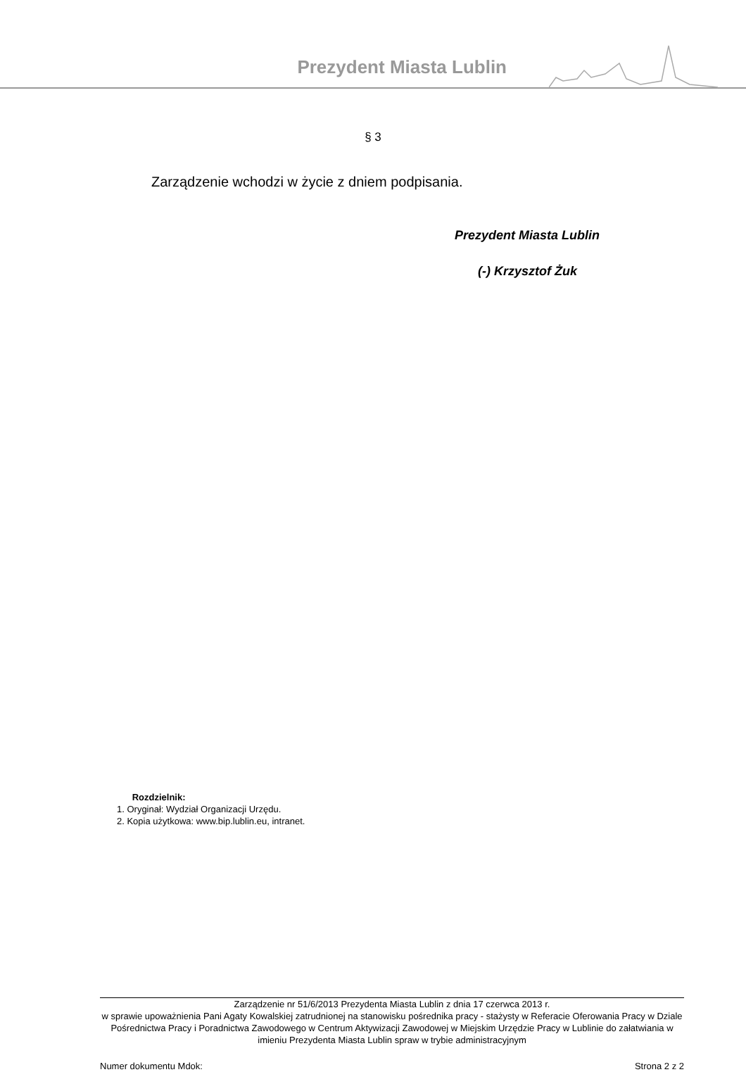Prezydent Miasta Lublin
§ 3
Zarządzenie wchodzi w życie z dniem podpisania.
Prezydent Miasta Lublin
(-) Krzysztof Żuk
Rozdzielnik:
1. Oryginał: Wydział Organizacji Urzędu.
2. Kopia użytkowa: www.bip.lublin.eu, intranet.
Zarządzenie nr 51/6/2013 Prezydenta Miasta Lublin z dnia 17 czerwca 2013 r.
w sprawie upoważnienia Pani Agaty Kowalskiej zatrudnionej na stanowisku pośrednika pracy - stażysty w Referacie Oferowania Pracy w Dziale Pośrednictwa Pracy i Poradnictwa Zawodowego w Centrum Aktywizacji Zawodowej w Miejskim Urzędzie Pracy w Lublinie do załatwiania w imieniu Prezydenta Miasta Lublin spraw w trybie administracyjnym
Numer dokumentu Mdok: Strona 2 z 2